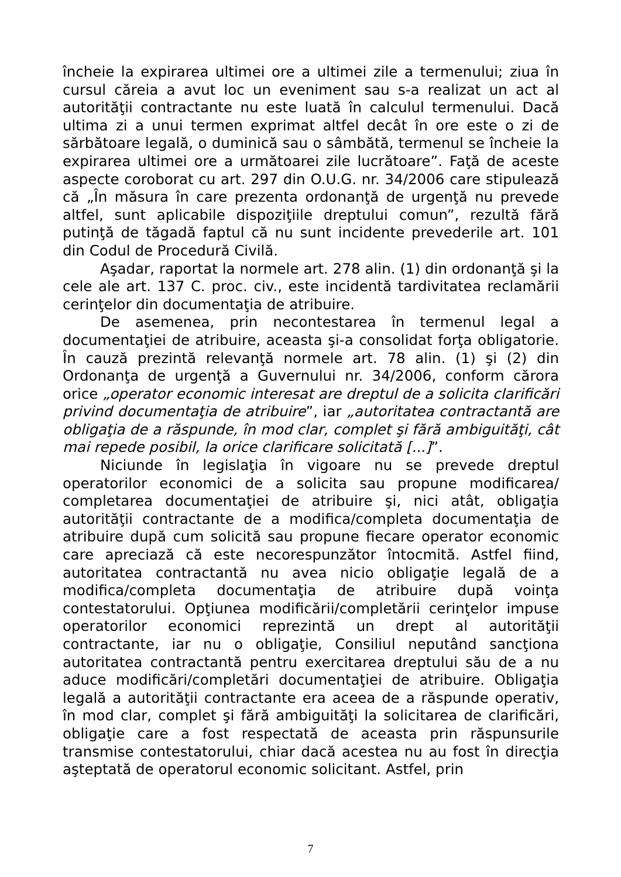încheie la expirarea ultimei ore a ultimei zile a termenului; ziua în cursul căreia a avut loc un eveniment sau s-a realizat un act al autorităţii contractante nu este luată în calculul termenului. Dacă ultima zi a unui termen exprimat altfel decât în ore este o zi de sărbătoare legală, o duminică sau o sâmbătă, termenul se încheie la expirarea ultimei ore a următoarei zile lucrătoare”. Faţă de aceste aspecte coroborat cu art. 297 din O.U.G. nr. 34/2006 care stipulează că „În măsura în care prezenta ordonanţă de urgenţă nu prevede altfel, sunt aplicabile dispoziţiile dreptului comun”, rezultă fără putinţă de tăgadă faptul că nu sunt incidente prevederile art. 101 din Codul de Procedură Civilă.
Aşadar, raportat la normele art. 278 alin. (1) din ordonanţă şi la cele ale art. 137 C. proc. civ., este incidentă tardivitatea reclamării cerinţelor din documentaţia de atribuire.
De asemenea, prin necontestarea în termenul legal a documentaţiei de atribuire, aceasta şi-a consolidat forţa obligatorie. În cauză prezintă relevanţă normele art. 78 alin. (1) şi (2) din Ordonanţa de urgenţă a Guvernului nr. 34/2006, conform cărora orice „operator economic interesat are dreptul de a solicita clarificări privind documentaţia de atribuire”, iar „autoritatea contractantă are obligaţia de a răspunde, în mod clar, complet şi fără ambiguităţi, cât mai repede posibil, la orice clarificare solicitată [...]”.
Niciunde în legislaţia în vigoare nu se prevede dreptul operatorilor economici de a solicita sau propune modificarea/ completarea documentaţiei de atribuire şi, nici atât, obligaţia autorităţii contractante de a modifica/completa documentaţia de atribuire după cum solicită sau propune fiecare operator economic care apreciază că este necorespunzător întocmită. Astfel fiind, autoritatea contractantă nu avea nicio obligaţie legală de a modifica/completa documentaţia de atribuire după voinţa contestatorului. Opţiunea modificării/completării cerinţelor impuse operatorilor economici reprezintă un drept al autorităţii contractante, iar nu o obligaţie, Consiliul neputând sancţiona autoritatea contractantă pentru exercitarea dreptului său de a nu aduce modificări/completări documentaţiei de atribuire. Obligaţia legală a autorităţii contractante era aceea de a răspunde operativ, în mod clar, complet şi fără ambiguităţi la solicitarea de clarificări, obligaţie care a fost respectată de aceasta prin răspunsurile transmise contestatorului, chiar dacă acestea nu au fost în direcţia aşteptată de operatorul economic solicitant. Astfel, prin
7